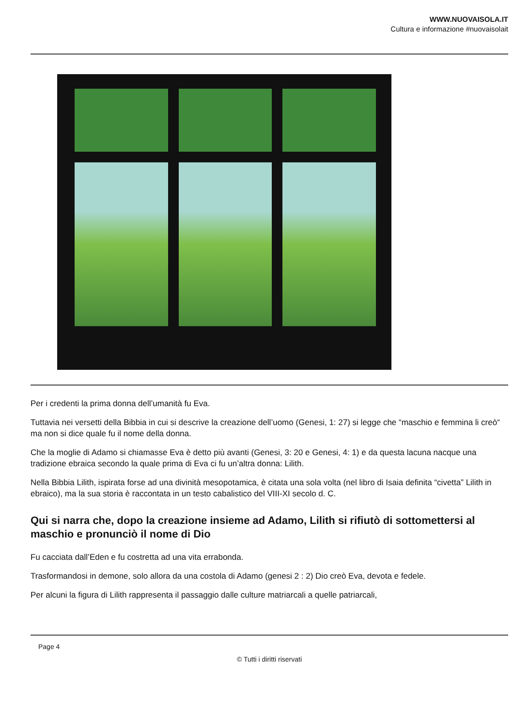WWW.NUOVAISOLA.IT
Cultura e informazione #nuovaisolait
Per i credenti la prima donna dell’umanità fu Eva.
Tuttavia nei versetti della Bibbia in cui si descrive la creazione dell’uomo (Genesi, 1: 27) si legge che “maschio e femmina li creò“ ma non si dice quale fu il nome della donna.
Che la moglie di Adamo si chiamasse Eva è detto più avanti (Genesi, 3: 20 e Genesi, 4: 1) e da questa lacuna nacque una tradizione ebraica secondo la quale prima di Eva ci fu un’altra donna: Lilith.
Nella Bibbia Lilith, ispirata forse ad una divinità mesopotamica, è citata una sola volta (nel libro di Isaia definita “civetta” Lilith in ebraico), ma la sua storia è raccontata in un testo cabalistico del VIII-XI secolo d. C.
Qui si narra che, dopo la creazione insieme ad Adamo, Lilith si rifiutò di sottomettersi al maschio e pronunciò il nome di Dio
Fu cacciata dall’Eden e fu costretta ad una vita errabonda.
Trasformandosi in demone, solo allora da una costola di Adamo (genesi 2 : 2) Dio creò Eva, devota e fedele.
Per alcuni la figura di Lilith rappresenta il passaggio dalle culture matriarcali a quelle patriarcali,
Page 4
© Tutti i diritti riservati